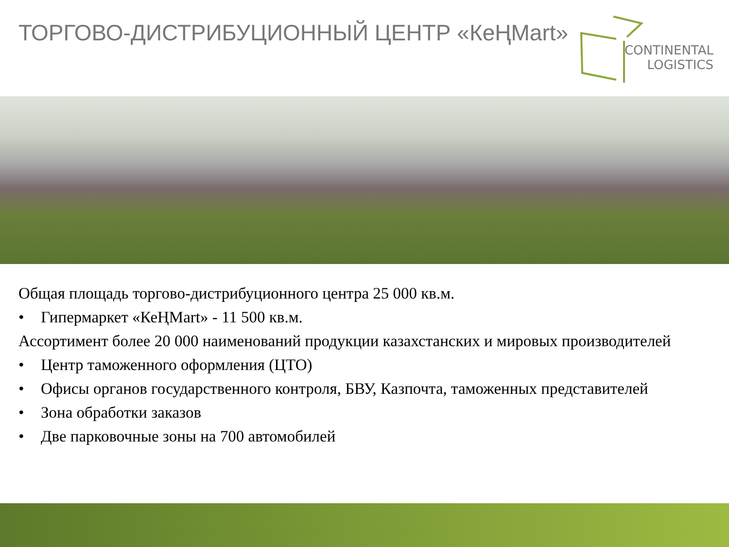ТОРГОВО-ДИСТРИБУЦИОННЫЙ ЦЕНТР «КеҢMart»
CONTINENTAL
LOGISTICS
Общая площадь торгово-дистрибуционного центра 25 000 кв.м.
• Гипермаркет «КеҢMart» - 11 500 кв.м.
Ассортимент более 20 000 наименований продукции казахстанских и мировых производителей
• Центр таможенного оформления (ЦТО)
• Офисы органов государственного контроля, БВУ, Казпочта, таможенных представителей
• Зона обработки заказов
• Две парковочные зоны на 700 автомобилей